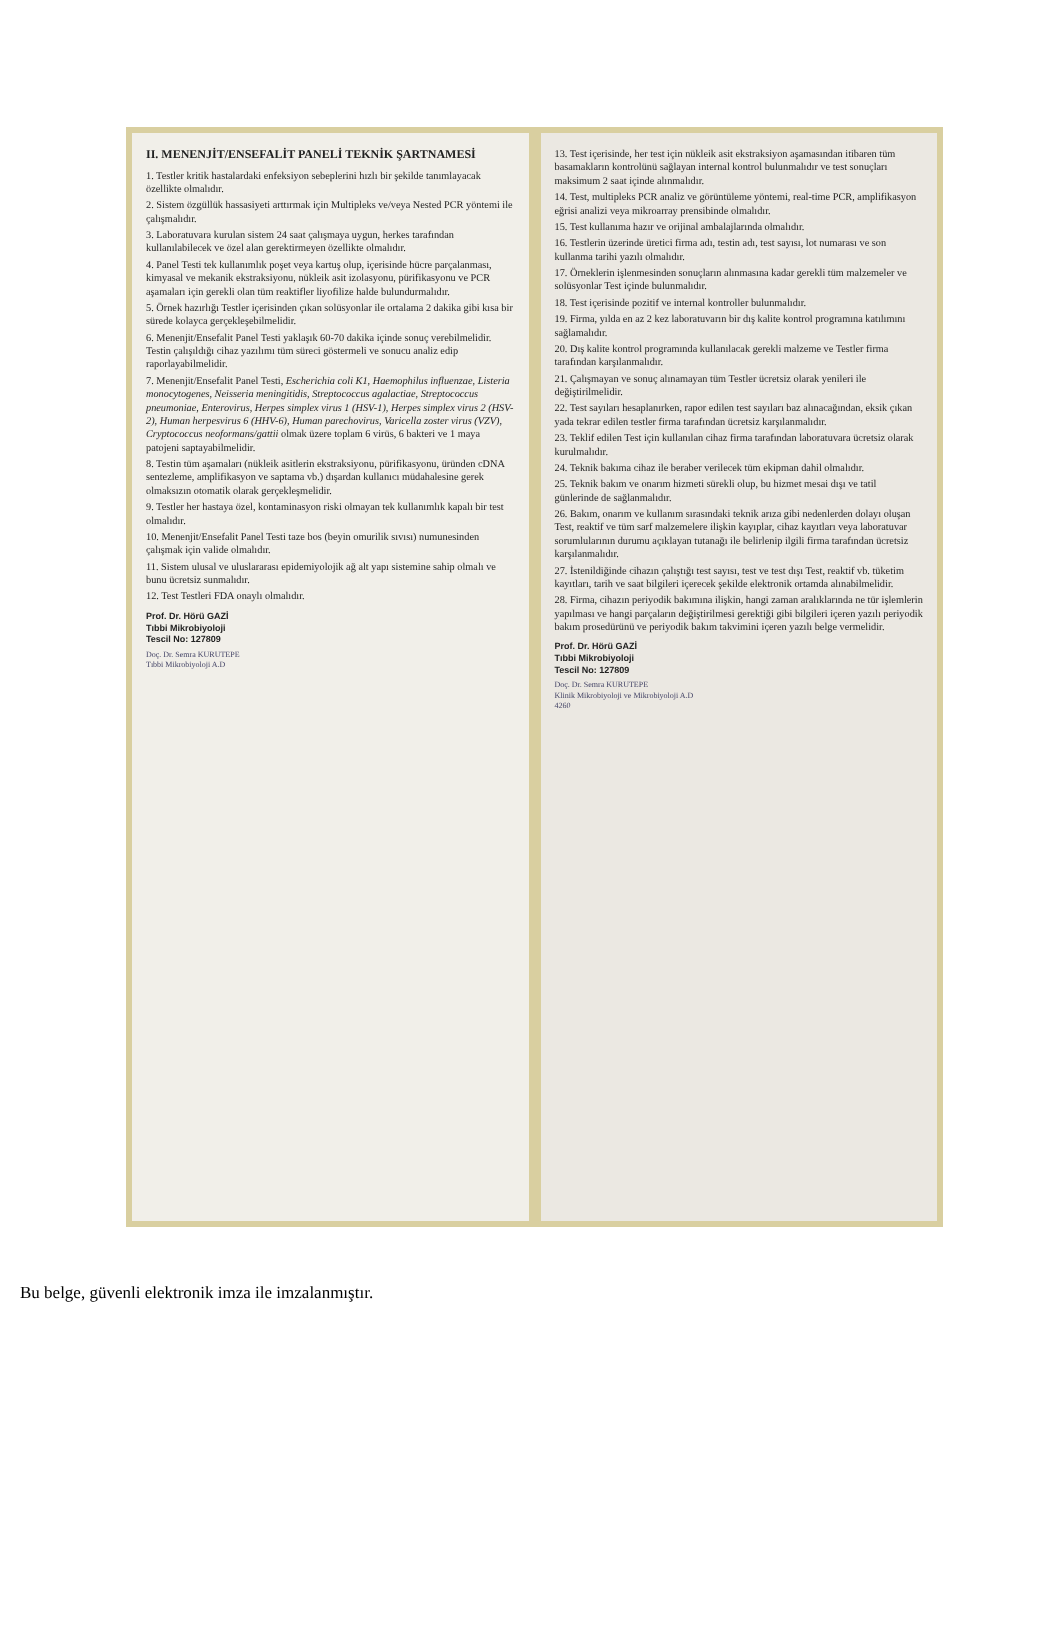II. MENENJİT/ENSEFALİT PANELİ TEKNİK ŞARTNAMESİ
1. Testler kritik hastalardaki enfeksiyon sebeplerini hızlı bir şekilde tanımlayacak özellikte olmalıdır.
2. Sistem özgüllük hassasiyeti arttırmak için Multipleks ve/veya Nested PCR yöntemi ile çalışmalıdır.
3. Laboratuvara kurulan sistem 24 saat çalışmaya uygun, herkes tarafından kullanılabilecek ve özel alan gerektirmeyen özellikte olmalıdır.
4. Panel Testi tek kullanımlık poşet veya kartuş olup, içerisinde hücre parçalanması, kimyasal ve mekanik ekstraksiyonu, nükleik asit izolasyonu, pürifikasyonu ve PCR aşamaları için gerekli olan tüm reaktifler liyofilize halde bulundurmalıdır.
5. Örnek hazırlığı Testler içerisinden çıkan solüsyonlar ile ortalama 2 dakika gibi kısa bir sürede kolayca gerçekleşebilmelidir.
6. Menenjit/Ensefalit Panel Testi yaklaşık 60-70 dakika içinde sonuç verebilmelidir. Testin çalışıldığı cihaz yazılımı tüm süreci göstermeli ve sonucu analiz edip raporlayabilmelidir.
7. Menenjit/Ensefalit Panel Testi, Escherichia coli K1, Haemophilus influenzae, Listeria monocytogenes, Neisseria meningitidis, Streptococcus agalactiae, Streptococcus pneumoniae, Enterovirus, Herpes simplex virus 1 (HSV-1), Herpes simplex virus 2 (HSV-2), Human herpesvirus 6 (HHV-6), Human parechovirus, Varicella zoster virus (VZV), Cryptococcus neoformans/gattii olmak üzere toplam 6 virüs, 6 bakteri ve 1 maya patojeni saptayabilmelidir.
8. Testin tüm aşamaları (nükleik asitlerin ekstraksiyonu, pürifikasyonu, üründen cDNA sentezleme, amplifikasyon ve saptama vb.) dışardan kullanıcı müdahalesine gerek olmaksızın otomatik olarak gerçekleşmelidir.
9. Testler her hastaya özel, kontaminasyon riski olmayan tek kullanımlık kapalı bir test olmalıdır.
10. Menenjit/Ensefalit Panel Testi taze bos (beyin omurilik sıvısı) numunesinden çalışmak için valide olmalıdır.
11. Sistem ulusal ve uluslararası epidemiyolojik ağ alt yapı sistemine sahip olmalı ve bunu ücretsiz sunmalıdır.
12. Test Testleri FDA onaylı olmalıdır.
Prof. Dr. Hörü GAZİ
Tıbbi Mikrobiyoloji
Tescil No: 127809
Doç. Dr. Semra KURUTEPE
Tıbbi Mikrobiyoloji A.D
13. Test içerisinde, her test için nükleik asit ekstraksiyon aşamasından itibaren tüm basamakların kontrolünü sağlayan internal kontrol bulunmalıdır ve test sonuçları maksimum 2 saat içinde alınmalıdır.
14. Test, multipleks PCR analiz ve görüntüleme yöntemi, real-time PCR, amplifikasyon eğrisi analizi veya mikroarray prensibinde olmalıdır.
15. Test kullanıma hazır ve orijinal ambalajlarında olmalıdır.
16. Testlerin üzerinde üretici firma adı, testin adı, test sayısı, lot numarası ve son kullanma tarihi yazılı olmalıdır.
17. Örneklerin işlenmesinden sonuçların alınmasına kadar gerekli tüm malzemeler ve solüsyonlar Test içinde bulunmalıdır.
18. Test içerisinde pozitif ve internal kontroller bulunmalıdır.
19. Firma, yılda en az 2 kez laboratuvarın bir dış kalite kontrol programına katılımını sağlamalıdır.
20. Dış kalite kontrol programında kullanılacak gerekli malzeme ve Testler firma tarafından karşılanmalıdır.
21. Çalışmayan ve sonuç alınamayan tüm Testler ücretsiz olarak yenileri ile değiştirilmelidir.
22. Test sayıları hesaplanırken, rapor edilen test sayıları baz alınacağından, eksik çıkan yada tekrar edilen testler firma tarafından ücretsiz karşılanmalıdır.
23. Teklif edilen Test için kullanılan cihaz firma tarafından laboratuvara ücretsiz olarak kurulmalıdır.
24. Teknik bakıma cihaz ile beraber verilecek tüm ekipman dahil olmalıdır.
25. Teknik bakım ve onarım hizmeti sürekli olup, bu hizmet mesai dışı ve tatil günlerinde de sağlanmalıdır.
26. Bakım, onarım ve kullanım sırasındaki teknik arıza gibi nedenlerden dolayı oluşan Test, reaktif ve tüm sarf malzemelere ilişkin kayıplar, cihaz kayıtları veya laboratuvar sorumlularının durumu açıklayan tutanağı ile belirlenip ilgili firma tarafından ücretsiz karşılanmalıdır.
27. İstenildiğinde cihazın çalıştığı test sayısı, test ve test dışı Test, reaktif vb. tüketim kayıtları, tarih ve saat bilgileri içerecek şekilde elektronik ortamda alınabilmelidir.
28. Firma, cihazın periyodik bakımına ilişkin, hangi zaman aralıklarında ne tür işlemlerin yapılması ve hangi parçaların değiştirilmesi gerektiği gibi bilgileri içeren yazılı periyodik bakım prosedürünü ve periyodik bakım takvimini içeren yazılı belge vermelidir.
Prof. Dr. Hörü GAZİ
Tıbbi Mikrobiyoloji
Tescil No: 127809
Doç. Dr. Semra KURUTEPE
Klinik Mikrobiyoloji ve Mikrobiyoloji A.D
4260
Bu belge, güvenli elektronik imza ile imzalanmıştır.